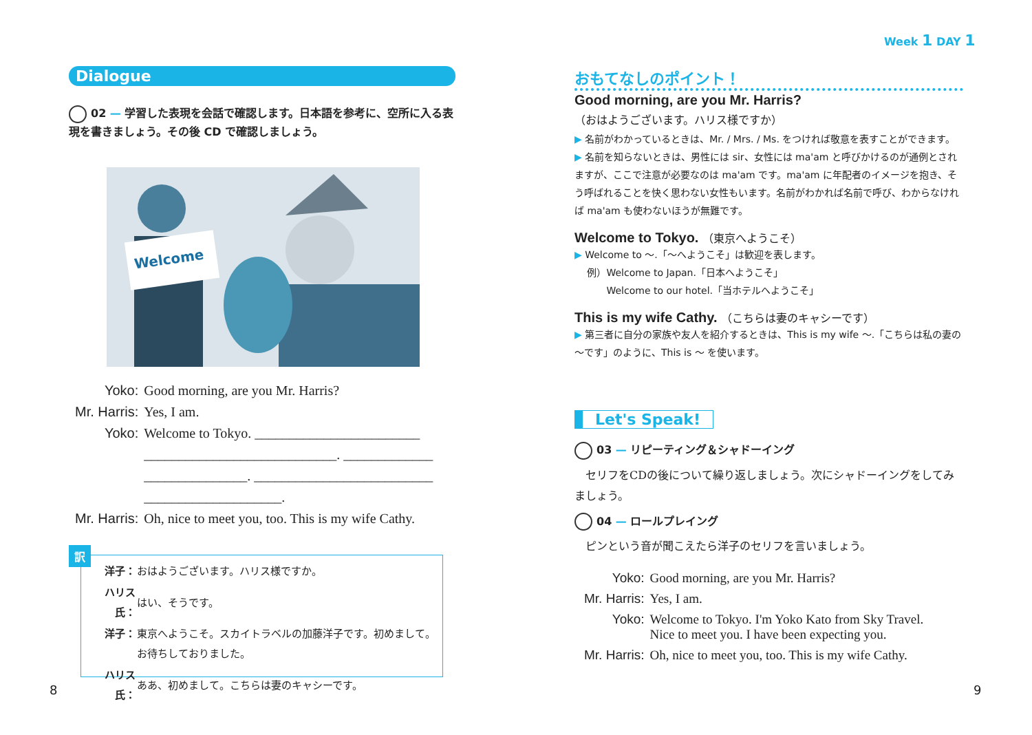Dialogue
02 — 学習した表現を会話で確認します。日本語を参考に、空所に入る表現を書きましょう。その後 CD で確認しましょう。
Welcome
| Yoko: | Good morning, are you Mr. Harris? |
| Mr. Harris: | Yes, I am. |
| Yoko: | Welcome to Tokyo. ________________________ |
| | ____________________________. _____________ |
| | _______________. __________________________ |
| | ____________________. |
| Mr. Harris: | Oh, nice to meet you, too. This is my wife Cathy. |
訳
| 洋子： | おはようございます。ハリス様ですか。 |
| ハリス氏： | はい、そうです。 |
| 洋子： | 東京へようこそ。スカイトラベルの加藤洋子です。初めまして。お待ちしておりました。 |
| ハリス氏： | ああ、初めまして。こちらは妻のキャシーです。 |
8
Week 1 DAY 1
おもてなしのポイント！
Good morning, are you Mr. Harris?
（おはようございます。ハリス様ですか）
▶ 名前がわかっているときは、Mr. / Mrs. / Ms. をつければ敬意を表すことができます。
▶ 名前を知らないときは、男性には sir、女性には ma'am と呼びかけるのが通例とされますが、ここで注意が必要なのは ma'am です。ma'am に年配者のイメージを抱き、そう呼ばれることを快く思わない女性もいます。名前がわかれば名前で呼び、わからなければ ma'am も使わないほうが無難です。
Welcome to Tokyo. （東京へようこそ）
▶ Welcome to ～.「～へようこそ」は歓迎を表します。
　 例）Welcome to Japan.「日本へようこそ」
　　　 Welcome to our hotel.「当ホテルへようこそ」
This is my wife Cathy. （こちらは妻のキャシーです）
▶ 第三者に自分の家族や友人を紹介するときは、This is my wife ～.「こちらは私の妻の～です」のように、This is ～ を使います。
Let's Speak!
03 — リピーティング＆シャドーイング
　セリフをCDの後について繰り返しましょう。次にシャドーイングをしてみましょう。
04 — ロールプレイング
　ピンという音が聞こえたら洋子のセリフを言いましょう。
| Yoko: | Good morning, are you Mr. Harris? |
| Mr. Harris: | Yes, I am. |
| Yoko: | Welcome to Tokyo. I'm Yoko Kato from Sky Travel. Nice to meet you. I have been expecting you. |
| Mr. Harris: | Oh, nice to meet you, too. This is my wife Cathy. |
9